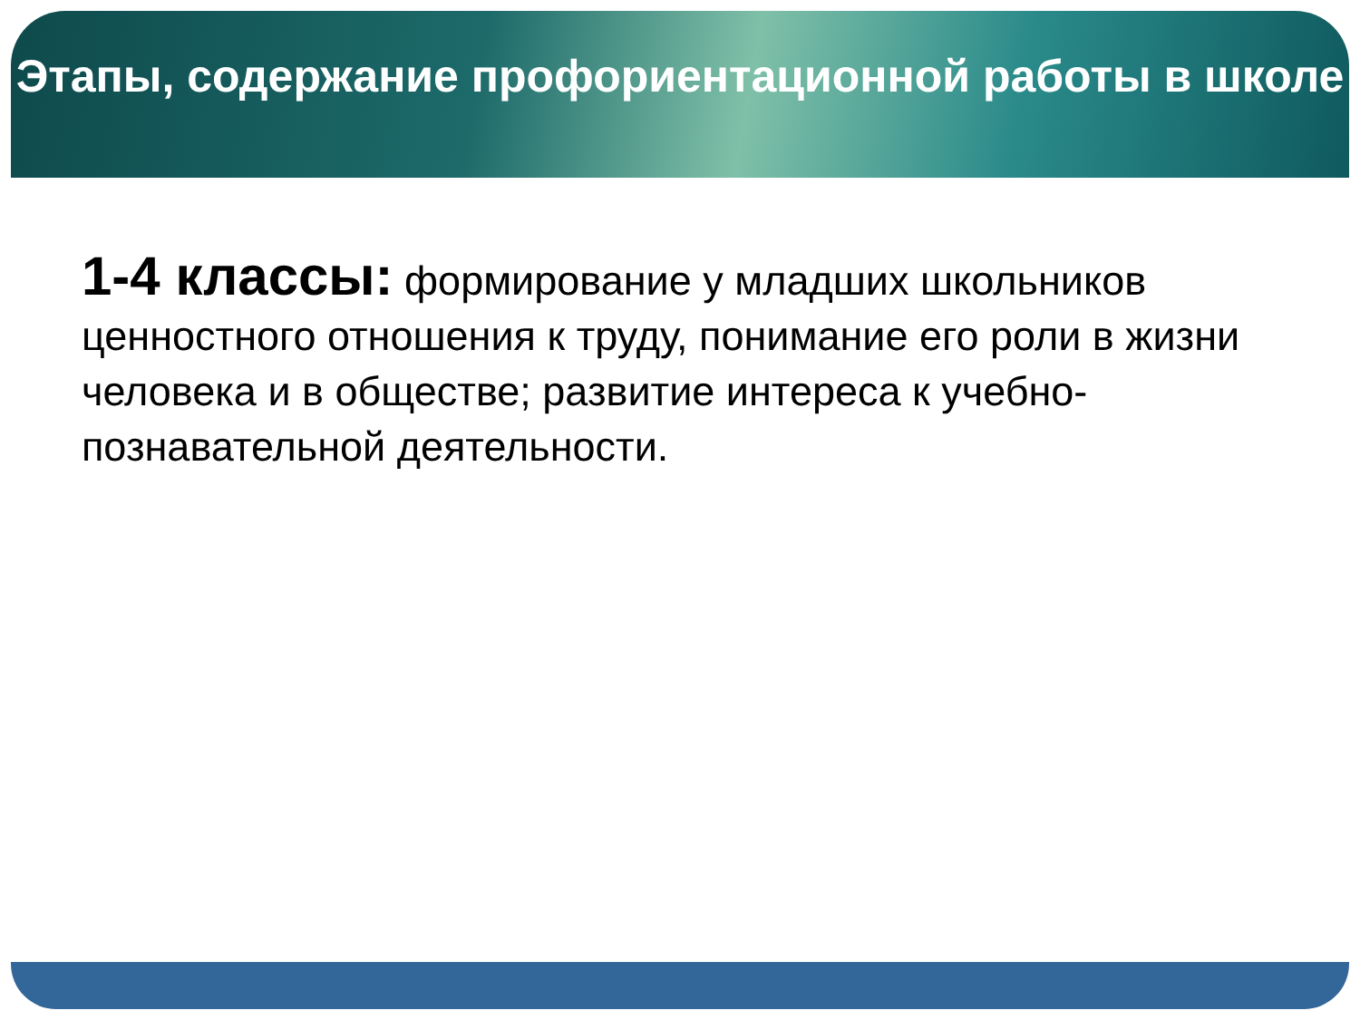Этапы, содержание профориентационной работы в школе
1-4 классы: формирование у младших школьников ценностного отношения к труду, понимание его роли в жизни человека и в обществе; развитие интереса к учебно-познавательной деятельности.